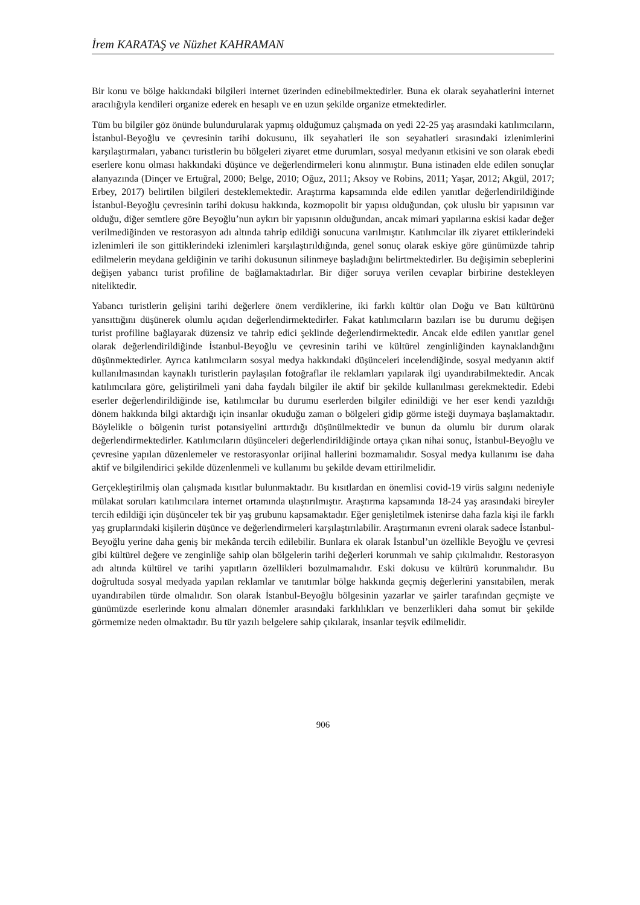İrem KARATAŞ ve Nüzhet KAHRAMAN
Bir konu ve bölge hakkındaki bilgileri internet üzerinden edinebilmektedirler. Buna ek olarak seyahatlerini internet aracılığıyla kendileri organize ederek en hesaplı ve en uzun şekilde organize etmektedirler.
Tüm bu bilgiler göz önünde bulundurularak yapmış olduğumuz çalışmada on yedi 22-25 yaş arasındaki katılımcıların, İstanbul-Beyoğlu ve çevresinin tarihi dokusunu, ilk seyahatleri ile son seyahatleri sırasındaki izlenimlerini karşılaştırmaları, yabancı turistlerin bu bölgeleri ziyaret etme durumları, sosyal medyanın etkisini ve son olarak ebedi eserlere konu olması hakkındaki düşünce ve değerlendirmeleri konu alınmıştır. Buna istinaden elde edilen sonuçlar alanyazında (Dinçer ve Ertuğral, 2000; Belge, 2010; Oğuz, 2011; Aksoy ve Robins, 2011; Yaşar, 2012; Akgül, 2017; Erbey, 2017) belirtilen bilgileri desteklemektedir. Araştırma kapsamında elde edilen yanıtlar değerlendirildiğinde İstanbul-Beyoğlu çevresinin tarihi dokusu hakkında, kozmopolit bir yapısı olduğundan, çok uluslu bir yapısının var olduğu, diğer semtlere göre Beyoğlu’nun aykırı bir yapısının olduğundan, ancak mimari yapılarına eskisi kadar değer verilmediğinden ve restorasyon adı altında tahrip edildiği sonucuna varılmıştır. Katılımcılar ilk ziyaret ettiklerindeki izlenimleri ile son gittiklerindeki izlenimleri karşılaştırıldığında, genel sonuç olarak eskiye göre günümüzde tahrip edilmelerin meydana geldiğinin ve tarihi dokusunun silinmeye başladığını belirtmektedirler. Bu değişimin sebeplerini değişen yabancı turist profiline de bağlamaktadırlar. Bir diğer soruya verilen cevaplar birbirine destekleyen niteliktedir.
Yabancı turistlerin gelişini tarihi değerlere önem verdiklerine, iki farklı kültür olan Doğu ve Batı kültürünü yansıttığını düşünerek olumlu açıdan değerlendirmektedirler. Fakat katılımcıların bazıları ise bu durumu değişen turist profiline bağlayarak düzensiz ve tahrip edici şeklinde değerlendirmektedir. Ancak elde edilen yanıtlar genel olarak değerlendirildiğinde İstanbul-Beyoğlu ve çevresinin tarihi ve kültürel zenginliğinden kaynaklandığını düşünmektedirler. Ayrıca katılımcıların sosyal medya hakkındaki düşünceleri incelendiğinde, sosyal medyanın aktif kullanılmasından kaynaklı turistlerin paylaşılan fotoğraflar ile reklamları yapılarak ilgi uyandırabilmektedir. Ancak katılımcılara göre, geliştirilmeli yani daha faydalı bilgiler ile aktif bir şekilde kullanılması gerekmektedir. Edebi eserler değerlendirildiğinde ise, katılımcılar bu durumu eserlerden bilgiler edinildiği ve her eser kendi yazıldığı dönem hakkında bilgi aktardığı için insanlar okuduğu zaman o bölgeleri gidip görme isteği duymaya başlamaktadır. Böylelikle o bölgenin turist potansiyelini arttırdığı düşünülmektedir ve bunun da olumlu bir durum olarak değerlendirmektedirler. Katılımcıların düşünceleri değerlendirildiğinde ortaya çıkan nihai sonuç, İstanbul-Beyoğlu ve çevresine yapılan düzenlemeler ve restorasyonlar orijinal hallerini bozmamalıdır. Sosyal medya kullanımı ise daha aktif ve bilgilendirici şekilde düzenlenmeli ve kullanımı bu şekilde devam ettirilmelidir.
Gerçekleştirilmiş olan çalışmada kısıtlar bulunmaktadır. Bu kısıtlardan en önemlisi covid-19 virüs salgını nedeniyle mülakat soruları katılımcılara internet ortamında ulaştırılmıştır. Araştırma kapsamında 18-24 yaş arasındaki bireyler tercih edildiği için düşünceler tek bir yaş grubunu kapsamaktadır. Eğer genişletilmek istenirse daha fazla kişi ile farklı yaş gruplarındaki kişilerin düşünce ve değerlendirmeleri karşılaştırılabilir. Araştırmanın evreni olarak sadece İstanbul-Beyoğlu yerine daha geniş bir mekânda tercih edilebilir. Bunlara ek olarak İstanbul’un özellikle Beyoğlu ve çevresi gibi kültürel değere ve zenginliğe sahip olan bölgelerin tarihi değerleri korunmalı ve sahip çıkılmalıdır. Restorasyon adı altında kültürel ve tarihi yapıtların özellikleri bozulmamalıdır. Eski dokusu ve kültürü korunmalıdır. Bu doğrultuda sosyal medyada yapılan reklamlar ve tanıtımlar bölge hakkında geçmiş değerlerini yansıtabilen, merak uyandırabilen türde olmalıdır. Son olarak İstanbul-Beyoğlu bölgesinin yazarlar ve şairler tarafından geçmişte ve günümüzde eserlerinde konu almaları dönemler arasındaki farklılıkları ve benzerlikleri daha somut bir şekilde görmemize neden olmaktadır. Bu tür yazılı belgelere sahip çıkılarak, insanlar teşvik edilmelidir.
906